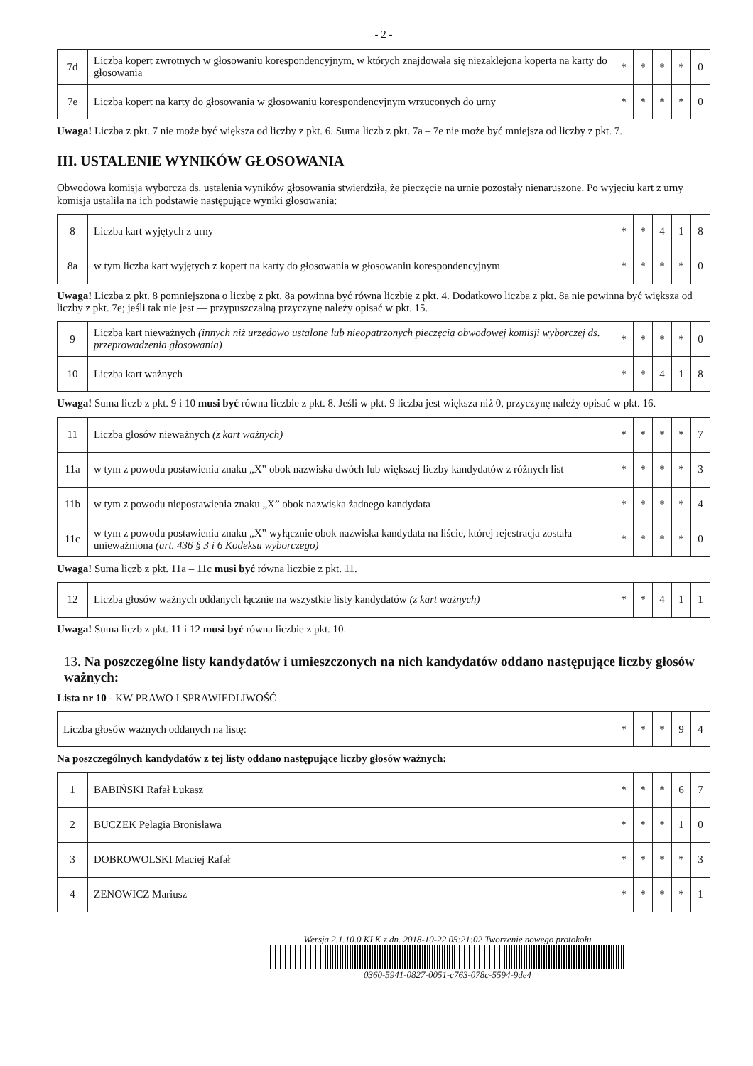- 2 -
| 7d | Liczba kopert zwrotnych w głosowaniu korespondencyjnym, w których znajdowała się niezaklejona koperta na karty do głosowania | * | * | * | * | 0 |
| 7e | Liczba kopert na karty do głosowania w głosowaniu korespondencyjnym wrzuconych do urny | * | * | * | * | 0 |
Uwaga! Liczba z pkt. 7 nie może być większa od liczby z pkt. 6. Suma liczb z pkt. 7a – 7e nie może być mniejsza od liczby z pkt. 7.
III. USTALENIE WYNIKÓW GŁOSOWANIA
Obwodowa komisja wyborcza ds. ustalenia wyników głosowania stwierdziła, że pieczęcie na urnie pozostały nienaruszone. Po wyjęciu kart z urny komisja ustaliła na ich podstawie następujące wyniki głosowania:
| 8 | Liczba kart wyjętych z urny | * | * | 4 | 1 | 8 |
| 8a | w tym liczba kart wyjętych z kopert na karty do głosowania w głosowaniu korespondencyjnym | * | * | * | * | 0 |
Uwaga! Liczba z pkt. 8 pomniejszona o liczbę z pkt. 8a powinna być równa liczbie z pkt. 4. Dodatkowo liczba z pkt. 8a nie powinna być większa od liczby z pkt. 7e; jeśli tak nie jest — przypuszczalną przyczynę należy opisać w pkt. 15.
| 9 | Liczba kart nieważnych (innych niż urzędowo ustalone lub nieopatrzonych pieczęcią obwodowej komisji wyborczej ds. przeprowadzenia głosowania) | * | * | * | * | 0 |
| 10 | Liczba kart ważnych | * | * | 4 | 1 | 8 |
Uwaga! Suma liczb z pkt. 9 i 10 musi być równa liczbie z pkt. 8. Jeśli w pkt. 9 liczba jest większa niż 0, przyczynę należy opisać w pkt. 16.
| 11 | Liczba głosów nieważnych (z kart ważnych) | * | * | * | * | 7 |
| 11a | w tym z powodu postawienia znaku „X” obok nazwiska dwóch lub większej liczby kandydatów z różnych list | * | * | * | * | 3 |
| 11b | w tym z powodu niepostawienia znaku „X” obok nazwiska żadnego kandydata | * | * | * | * | 4 |
| 11c | w tym z powodu postawienia znaku „X” wyłącznie obok nazwiska kandydata na liście, której rejestracja została unieważniona (art. 436 § 3 i 6 Kodeksu wyborczego) | * | * | * | * | 0 |
Uwaga! Suma liczb z pkt. 11a – 11c musi być równa liczbie z pkt. 11.
| 12 | Liczba głosów ważnych oddanych łącznie na wszystkie listy kandydatów (z kart ważnych) | * | * | 4 | 1 | 1 |
Uwaga! Suma liczb z pkt. 11 i 12 musi być równa liczbie z pkt. 10.
13. Na poszczególne listy kandydatów i umieszczonych na nich kandydatów oddano następujące liczby głosów ważnych:
Lista nr 10 - KW PRAWO I SPRAWIEDLIWOŚĆ
| Liczba głosów ważnych oddanych na listę: | * | * | * | 9 | 4 |
Na poszczególnych kandydatów z tej listy oddano następujące liczby głosów ważnych:
| 1 | BABIŃSKI Rafał Łukasz | * | * | * | 6 | 7 |
| 2 | BUCZEK Pelagia Bronisława | * | * | * | 1 | 0 |
| 3 | DOBROWOLSKI Maciej Rafał | * | * | * | * | 3 |
| 4 | ZENOWICZ Mariusz | * | * | * | * | 1 |
Wersja 2.1.10.0 KLK z dn. 2018-10-22 05:21:02 Tworzenie nowego protokołu
0360-5941-0827-0051-c763-078c-5594-9de4